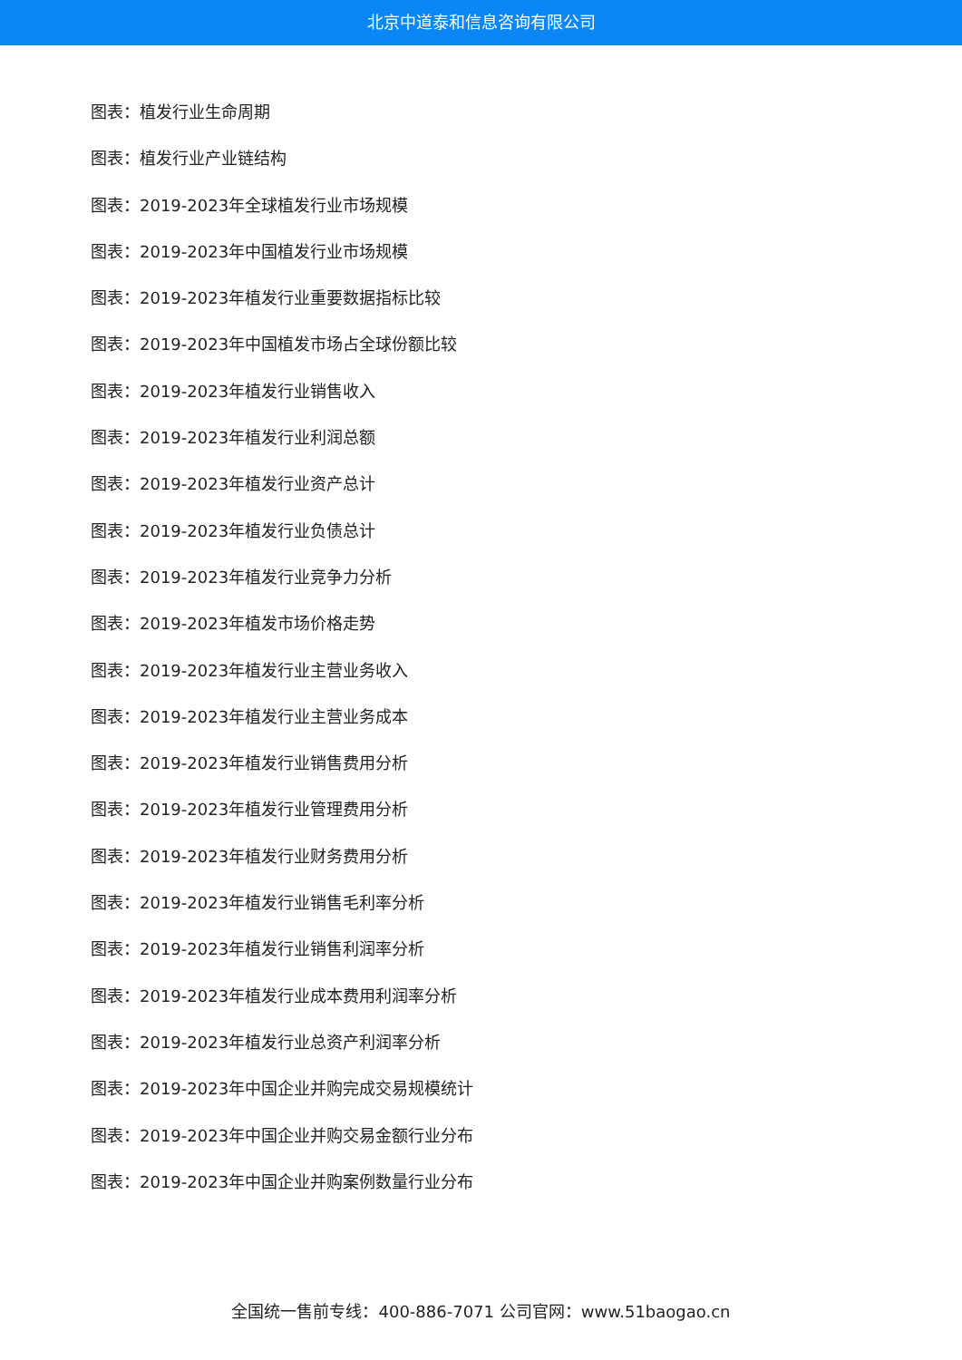北京中道泰和信息咨询有限公司
图表：植发行业生命周期
图表：植发行业产业链结构
图表：2019-2023年全球植发行业市场规模
图表：2019-2023年中国植发行业市场规模
图表：2019-2023年植发行业重要数据指标比较
图表：2019-2023年中国植发市场占全球份额比较
图表：2019-2023年植发行业销售收入
图表：2019-2023年植发行业利润总额
图表：2019-2023年植发行业资产总计
图表：2019-2023年植发行业负债总计
图表：2019-2023年植发行业竞争力分析
图表：2019-2023年植发市场价格走势
图表：2019-2023年植发行业主营业务收入
图表：2019-2023年植发行业主营业务成本
图表：2019-2023年植发行业销售费用分析
图表：2019-2023年植发行业管理费用分析
图表：2019-2023年植发行业财务费用分析
图表：2019-2023年植发行业销售毛利率分析
图表：2019-2023年植发行业销售利润率分析
图表：2019-2023年植发行业成本费用利润率分析
图表：2019-2023年植发行业总资产利润率分析
图表：2019-2023年中国企业并购完成交易规模统计
图表：2019-2023年中国企业并购交易金额行业分布
图表：2019-2023年中国企业并购案例数量行业分布
全国统一售前专线：400-886-7071 公司官网：www.51baogao.cn